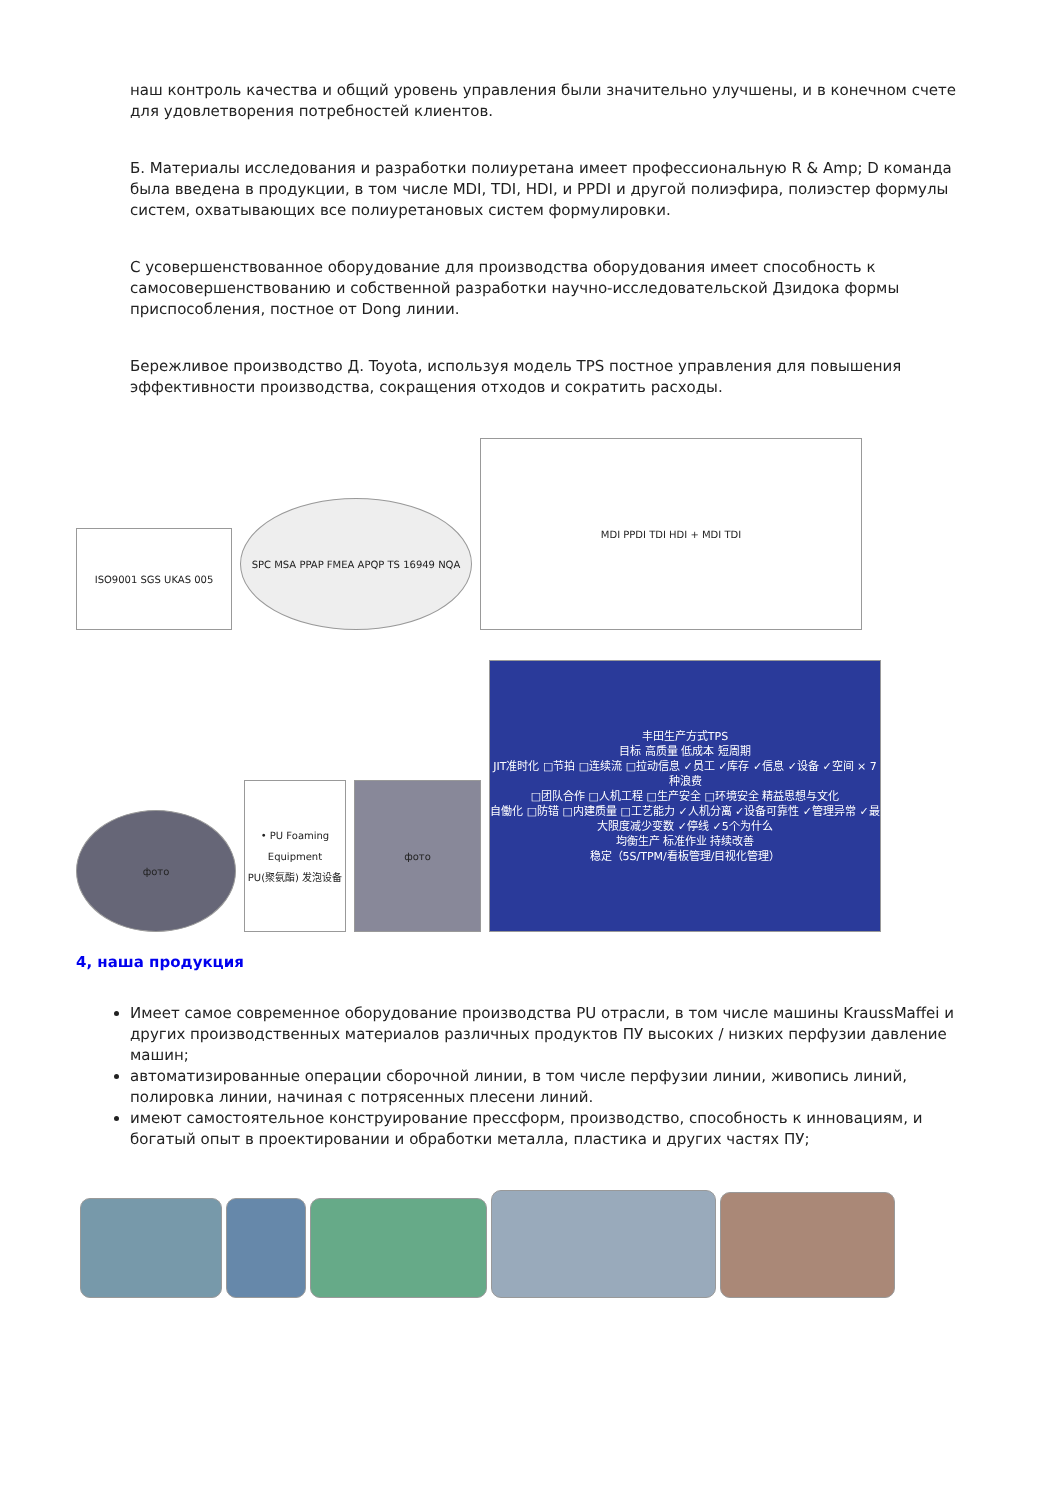наш контроль качества и общий уровень управления были значительно улучшены, и в конечном счете для удовлетворения потребностей клиентов.
Б. Материалы исследования и разработки полиуретана имеет профессиональную R & Amp; D команда была введена в продукции, в том числе MDI, TDI, HDI, и PPDI и другой полиэфира, полиэстер формулы систем, охватывающих все полиуретановых систем формулировки.
С усовершенствованное оборудование для производства оборудования имеет способность к самосовершенствованию и собственной разработки научно-исследовательской Дзидока формы приспособления, постное от Dong линии.
Бережливое производство Д. Toyota, используя модель TPS постное управления для повышения эффективности производства, сокращения отходов и сократить расходы.
ISO9001 SGS UKAS 005
SPC MSA PPAP FMEA APQP TS 16949 NQA
MDI PPDI TDI HDI + MDI TDI
фото
• PU Foaming Equipment
PU(聚氨酯) 发泡设备
фото
丰田生产方式TPS
目标 高质量 低成本 短周期
JIT准时化 □节拍 □连续流 □拉动信息 ✓员工 ✓库存 ✓信息 ✓设备 ✓空间 × 7种浪费
□团队合作 □人机工程 □生产安全 □环境安全 精益思想与文化
自働化 □防错 □内建质量 □工艺能力 ✓人机分离 ✓设备可靠性 ✓管理异常 ✓最大限度减少变数 ✓停线 ✓5个为什么
均衡生产 标准作业 持续改善
稳定（5S/TPM/看板管理/目视化管理）
4, наша продукция
Имеет самое современное оборудование производства PU отрасли, в том числе машины KraussMaffei и других производственных материалов различных продуктов ПУ высоких / низких перфузии давление машин;
автоматизированные операции сборочной линии, в том числе перфузии линии, живопись линий, полировка линии, начиная с потрясенных плесени линий.
имеют самостоятельное конструирование прессформ, производство, способность к инновациям, и богатый опыт в проектировании и обработки металла, пластика и других частях ПУ;